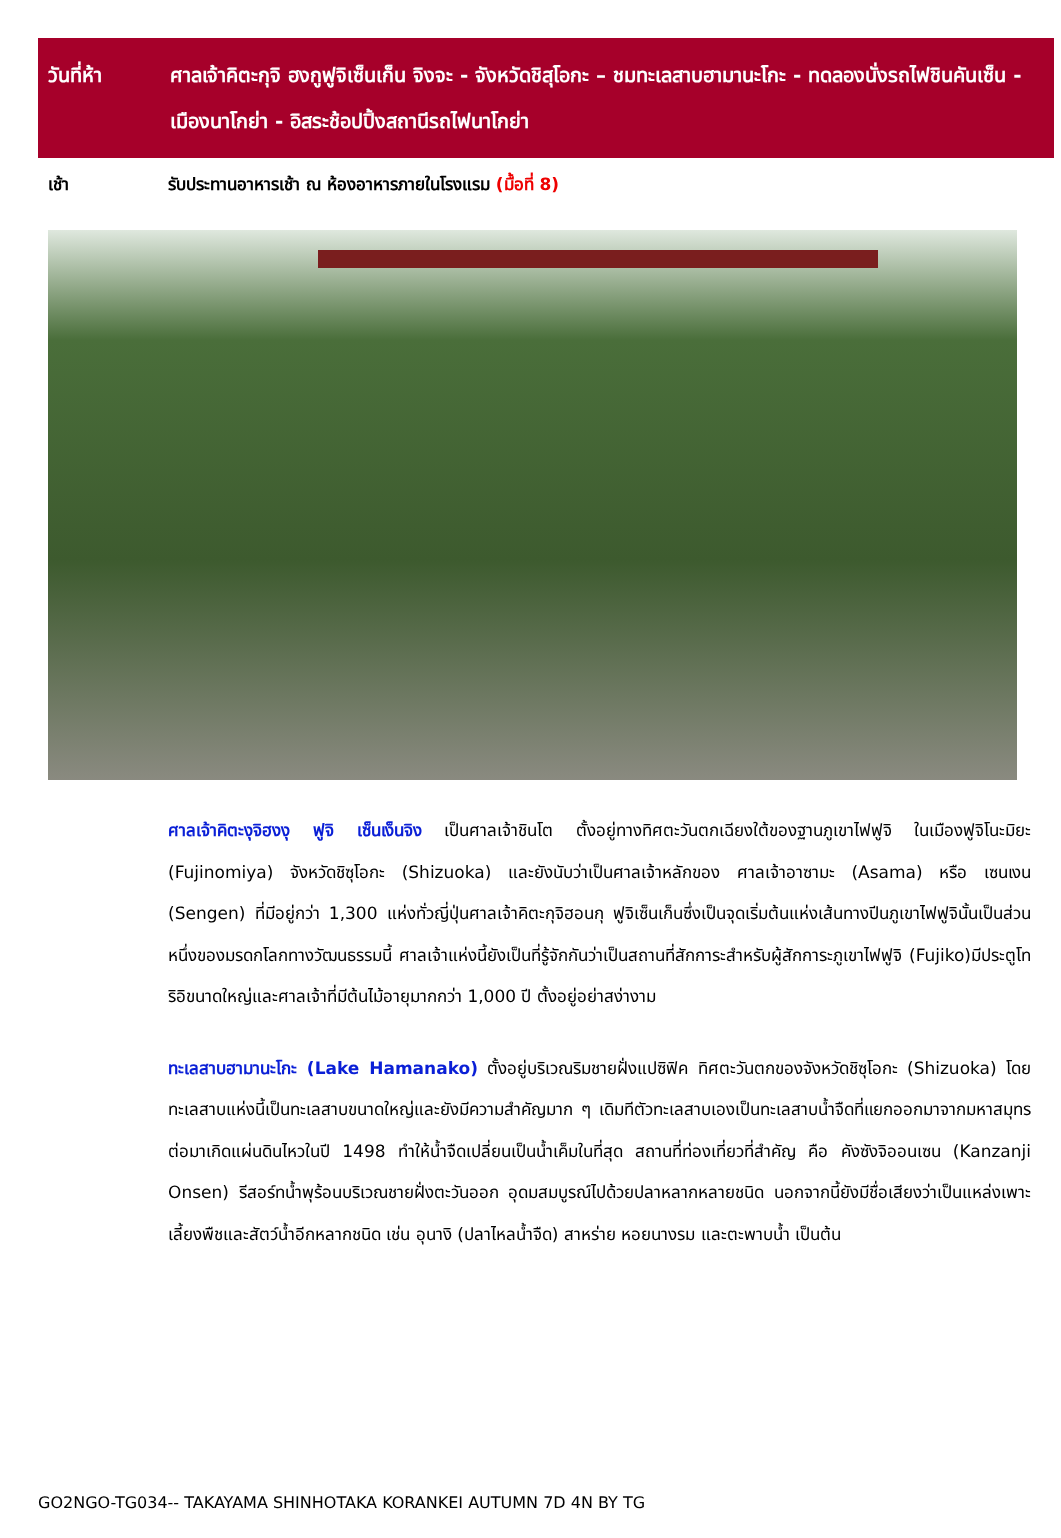วันที่ห้า ศาลเจ้าคิตะกุจิ ฮงกูฟูจิเซ็นเก็น จิงจะ - จังหวัดชิสุโอกะ – ชมทะเลสาบฮามานะโกะ - ทดลองนั่งรถไฟชินคันเซ็น - เมืองนาโกย่า - อิสระช้อปปิ้งสถานีรถไฟนาโกย่า
เช้า รับประทานอาหารเช้า ณ ห้องอาหารภายในโรงแรม (มื้อที่ 8)
ศาลเจ้าคิตะงุจิฮงงุ ฟูจิ เซ็นเง็นจิง เป็นศาลเจ้าชินโต ตั้งอยู่ทางทิศตะวันตกเฉียงใต้ของฐานภูเขาไฟฟูจิ ในเมืองฟูจิโนะมิยะ (Fujinomiya) จังหวัดชิซุโอกะ (Shizuoka) และยังนับว่าเป็นศาลเจ้าหลักของ ศาลเจ้าอาซามะ (Asama) หรือ เซนเงน (Sengen) ที่มีอยู่กว่า 1,300 แห่งทั่วญี่ปุ่นศาลเจ้าคิตะกุจิฮอนกุ ฟูจิเซ็นเก็นซึ่งเป็นจุดเริ่มต้นแห่งเส้นทางปีนภูเขาไฟฟูจินั้นเป็นส่วนหนึ่งของมรดกโลกทางวัฒนธรรมนี้ ศาลเจ้าแห่งนี้ยังเป็นที่รู้จักกันว่าเป็นสถานที่สักการะสำหรับผู้สักการะภูเขาไฟฟูจิ (Fujiko)มีประตูโทริอิขนาดใหญ่และศาลเจ้าที่มีต้นไม้อายุมากกว่า 1,000 ปี ตั้งอยู่อย่าสง่างาม
ทะเลสาบฮามานะโกะ (Lake Hamanako) ตั้งอยู่บริเวณริมชายฝั่งแปซิฟิค ทิศตะวันตกของจังหวัดชิซุโอกะ (Shizuoka) โดยทะเลสาบแห่งนี้เป็นทะเลสาบขนาดใหญ่และยังมีความสำคัญมาก ๆ เดิมทีตัวทะเลสาบเองเป็นทะเลสาบน้ำจืดที่แยกออกมาจากมหาสมุทร ต่อมาเกิดแผ่นดินไหวในปี 1498 ทำให้น้ำจืดเปลี่ยนเป็นน้ำเค็มในที่สุด สถานที่ท่องเที่ยวที่สำคัญ คือ คังซังจิออนเซน (Kanzanji Onsen) รีสอร์ทน้ำพุร้อนบริเวณชายฝั่งตะวันออก อุดมสมบูรณ์ไปด้วยปลาหลากหลายชนิด นอกจากนี้ยังมีชื่อเสียงว่าเป็นแหล่งเพาะเลี้ยงพืชและสัตว์น้ำอีกหลากชนิด เช่น อุนางิ (ปลาไหลน้ำจืด) สาหร่าย หอยนางรม และตะพาบน้ำ เป็นต้น
GO2NGO-TG034-- TAKAYAMA SHINHOTAKA KORANKEI AUTUMN 7D 4N BY TG